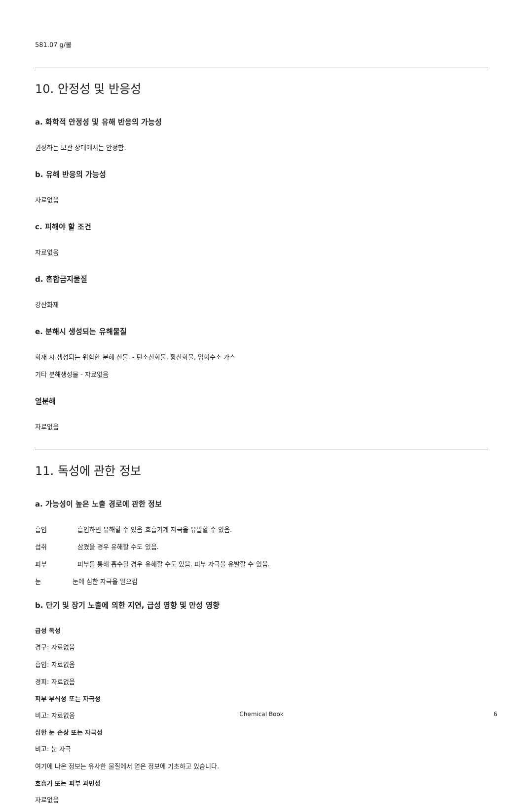581.07 g/몰
10. 안정성 및 반응성
a. 화학적 안정성 및 유해 반응의 가능성
권장하는 보관 상태에서는 안정함.
b. 유해 반응의 가능성
자료없음
c. 피해야 할 조건
자료없음
d. 혼합금지물질
강산화제
e. 분해시 생성되는 유해물질
화재 시 생성되는 위험한 분해 산물. - 탄소산화물, 황산화물, 염화수소 가스
기타 분해생성물 - 자료없음
열분해
자료없음
11. 독성에 관한 정보
a. 가능성이 높은 노출 경로에 관한 정보
흡입 흡입하면 유해할 수 있음 호흡기계 자극을 유발할 수 있음.
섭취 삼켰을 경우 유해할 수도 있음.
피부 피부를 통해 흡수될 경우 유해할 수도 있음. 피부 자극을 유발할 수 있음.
눈 눈에 심한 자극을 일으킴
b. 단기 및 장기 노출에 의한 지연, 급성 영향 및 만성 영향
급성 독성
경구: 자료없음
흡입: 자료없음
경피: 자료없음
피부 부식성 또는 자극성
비고: 자료없음
심한 눈 손상 또는 자극성
비고: 눈 자극
여기에 나온 정보는 유사한 물질에서 얻은 정보에 기초하고 있습니다.
호흡기 또는 피부 과민성
자료없음
Chemical Book
6